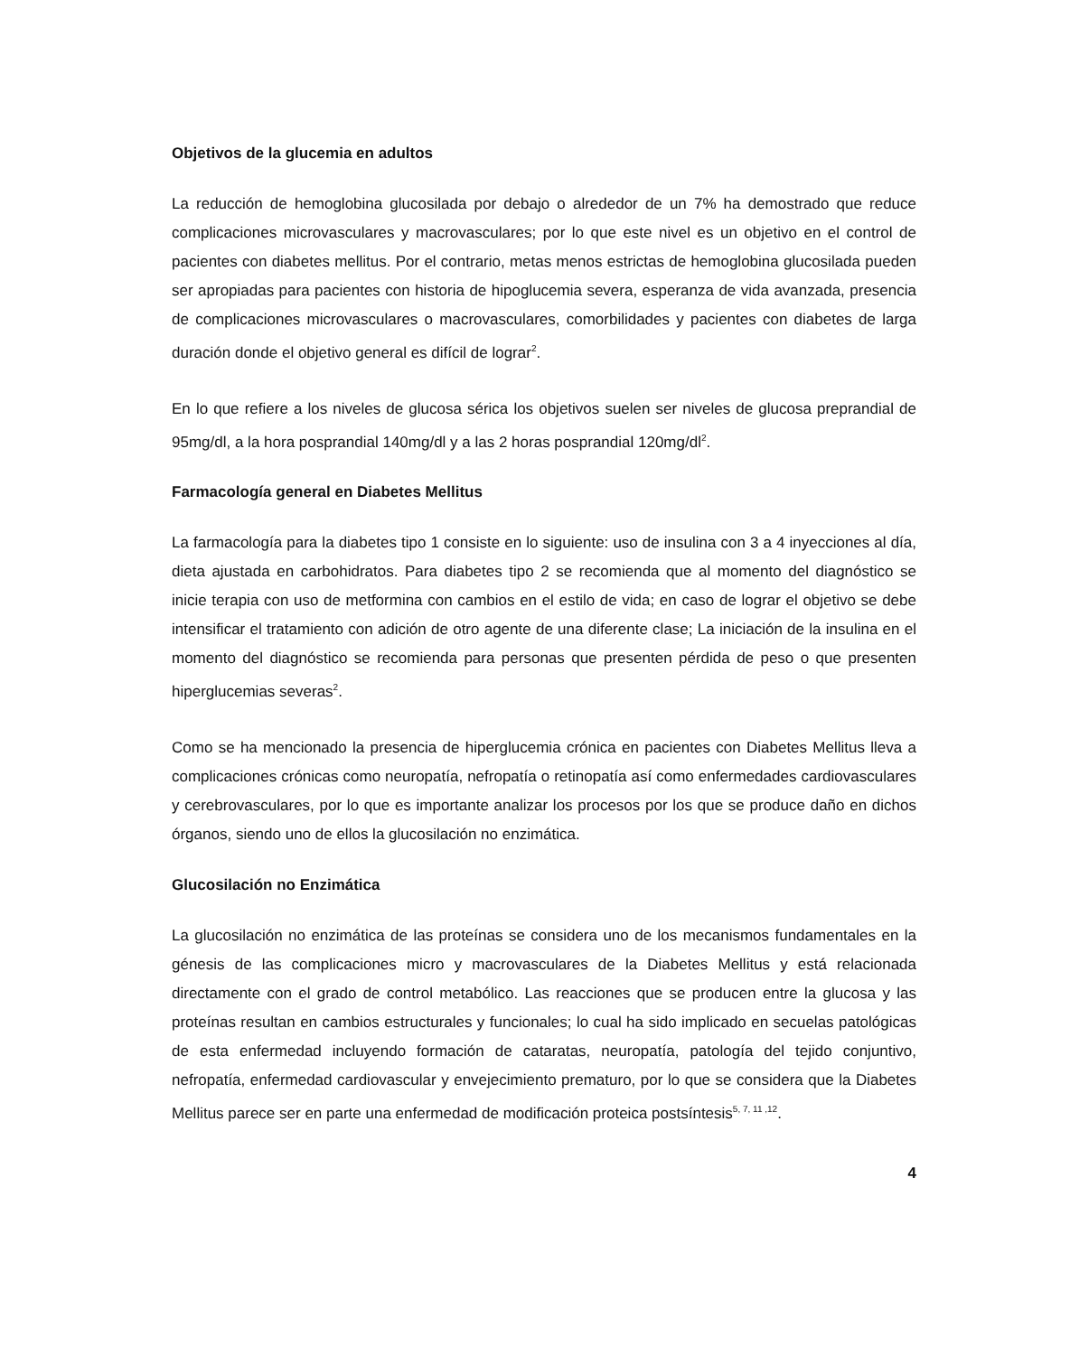Objetivos de la glucemia en adultos
La reducción de hemoglobina glucosilada por debajo o alrededor de un 7% ha demostrado que reduce complicaciones microvasculares y macrovasculares; por lo que este nivel es un objetivo en el control de pacientes con diabetes mellitus. Por el contrario, metas menos estrictas de hemoglobina glucosilada pueden ser apropiadas para pacientes con historia de hipoglucemia severa, esperanza de vida avanzada, presencia de complicaciones microvasculares o macrovasculares, comorbilidades y pacientes con diabetes de larga duración donde el objetivo general es difícil de lograr<sup>2</sup>.
En lo que refiere a los niveles de glucosa sérica los objetivos suelen ser niveles de glucosa preprandial de 95mg/dl, a la hora posprandial 140mg/dl y a las 2 horas posprandial 120mg/dl<sup>2</sup>.
Farmacología general en Diabetes Mellitus
La farmacología para la diabetes tipo 1 consiste en lo siguiente: uso de insulina con 3 a 4 inyecciones al día, dieta ajustada en carbohidratos. Para diabetes tipo 2 se recomienda que al momento del diagnóstico se inicie terapia con uso de metformina con cambios en el estilo de vida; en caso de lograr el objetivo se debe intensificar el tratamiento con adición de otro agente de una diferente clase; La iniciación de la insulina en el momento del diagnóstico se recomienda para personas que presenten pérdida de peso o que presenten hiperglucemias severas<sup>2</sup>.
Como se ha mencionado la presencia de hiperglucemia crónica en pacientes con Diabetes Mellitus lleva a complicaciones crónicas como neuropatía, nefropatía o retinopatía así como enfermedades cardiovasculares y cerebrovasculares, por lo que es importante analizar los procesos por los que se produce daño en dichos órganos, siendo uno de ellos la glucosilación no enzimática.
Glucosilación no Enzimática
La glucosilación no enzimática de las proteínas se considera uno de los mecanismos fundamentales en la génesis de las complicaciones micro y macrovasculares de la Diabetes Mellitus y está relacionada directamente con el grado de control metabólico. Las reacciones que se producen entre la glucosa y las proteínas resultan en cambios estructurales y funcionales; lo cual ha sido implicado en secuelas patológicas de esta enfermedad incluyendo formación de cataratas, neuropatía, patología del tejido conjuntivo, nefropatía, enfermedad cardiovascular y envejecimiento prematuro, por lo que se considera que la Diabetes Mellitus parece ser en parte una enfermedad de modificación proteica postsíntesis<sup>5, 7, 11 ,12</sup>.
4